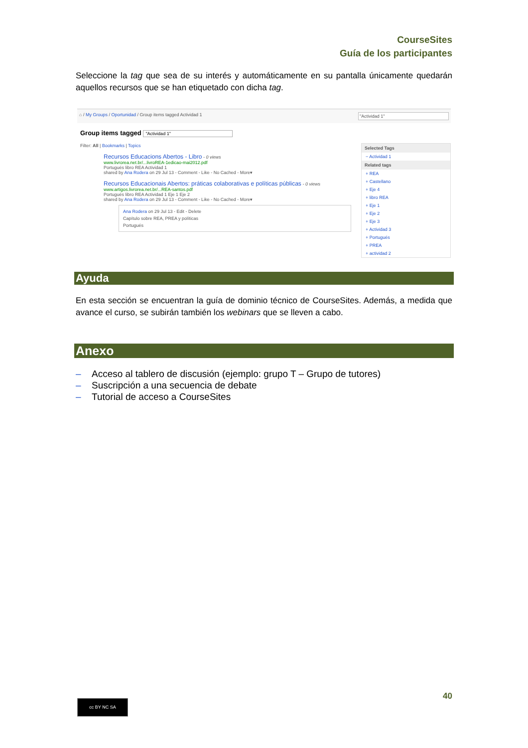CourseSites
Guía de los participantes
Seleccione la tag que sea de su interés y automáticamente en su pantalla únicamente quedarán aquellos recursos que se han etiquetado con dicha tag.
⌂ / My Groups / Oportunidad / Group items tagged Actividad 1 "Actividad 1"
Group items tagged "Actividad 1"
Filter: All | Bookmarks | Topics
Recursos Educacions Abertos - Libro - 0 views
www.livrorea.net.br/...livroREA-1edicao-mai2012.pdf
Portugués libro REA Actividad 1
shared by Ana Rodera on 29 Jul 13 - Comment - Like - No Cached - More▾
Recursos Educacionais Abertos: práticas colaborativas e políticas públicas - 0 views
www.artigos.livrorea.net.br/...REA-santos.pdf
Portugués libro REA Actividad 1 Eje 1 Eje 2
shared by Ana Rodera on 29 Jul 13 - Comment - Like - No Cached - More▾
Ana Rodera on 29 Jul 13 - Edit - Delete
Capítulo sobre REA, PREA y políticas
Portugués
Selected Tags
− Actividad 1
Related tags
+ REA
+ Castellano
+ Eje 4
+ libro REA
+ Eje 1
+ Eje 2
+ Eje 3
+ Actividad 3
+ Portugués
+ PREA
+ actividad 2
Ayuda
En esta sección se encuentran la guía de dominio técnico de CourseSites. Además, a medida que avance el curso, se subirán también los webinars que se lleven a cabo.
Anexo
– Acceso al tablero de discusión (ejemplo: grupo T – Grupo de tutores)
– Suscripción a una secuencia de debate
– Tutorial de acceso a CourseSites
40 cc BY NC SA